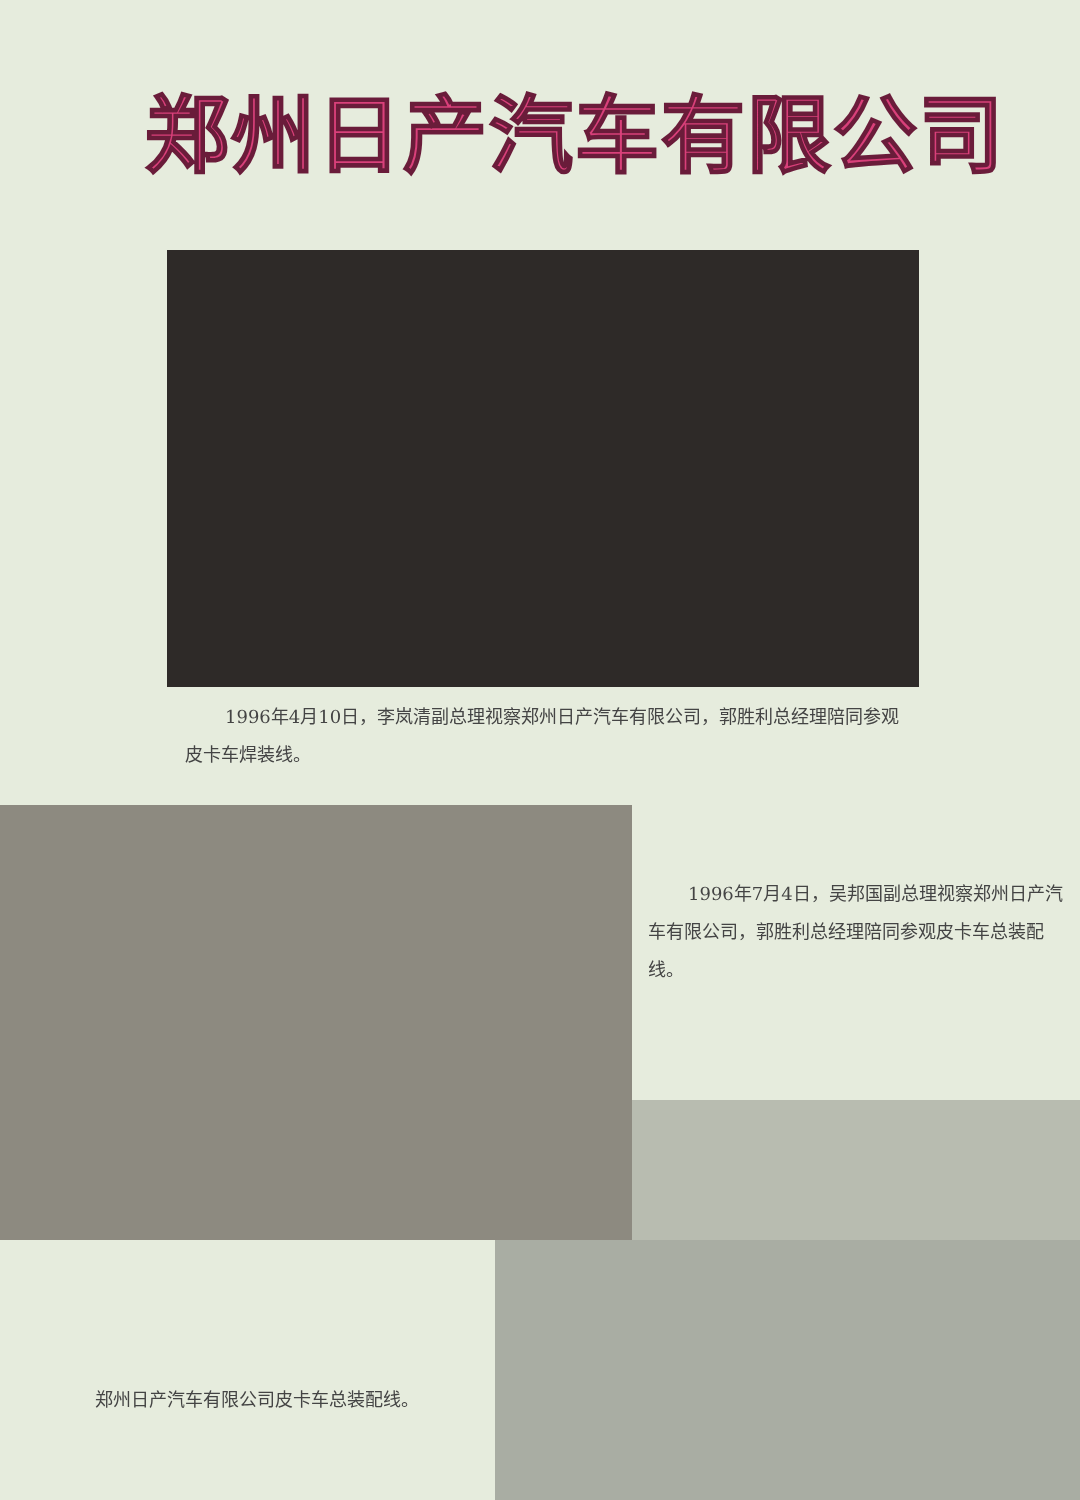郑州日产汽车有限公司
1996年4月10日，李岚清副总理视察郑州日产汽车有限公司，郭胜利总经理陪同参观皮卡车焊装线。
1996年7月4日，吴邦国副总理视察郑州日产汽车有限公司，郭胜利总经理陪同参观皮卡车总装配线。
郑州日产汽车有限公司皮卡车总装配线。